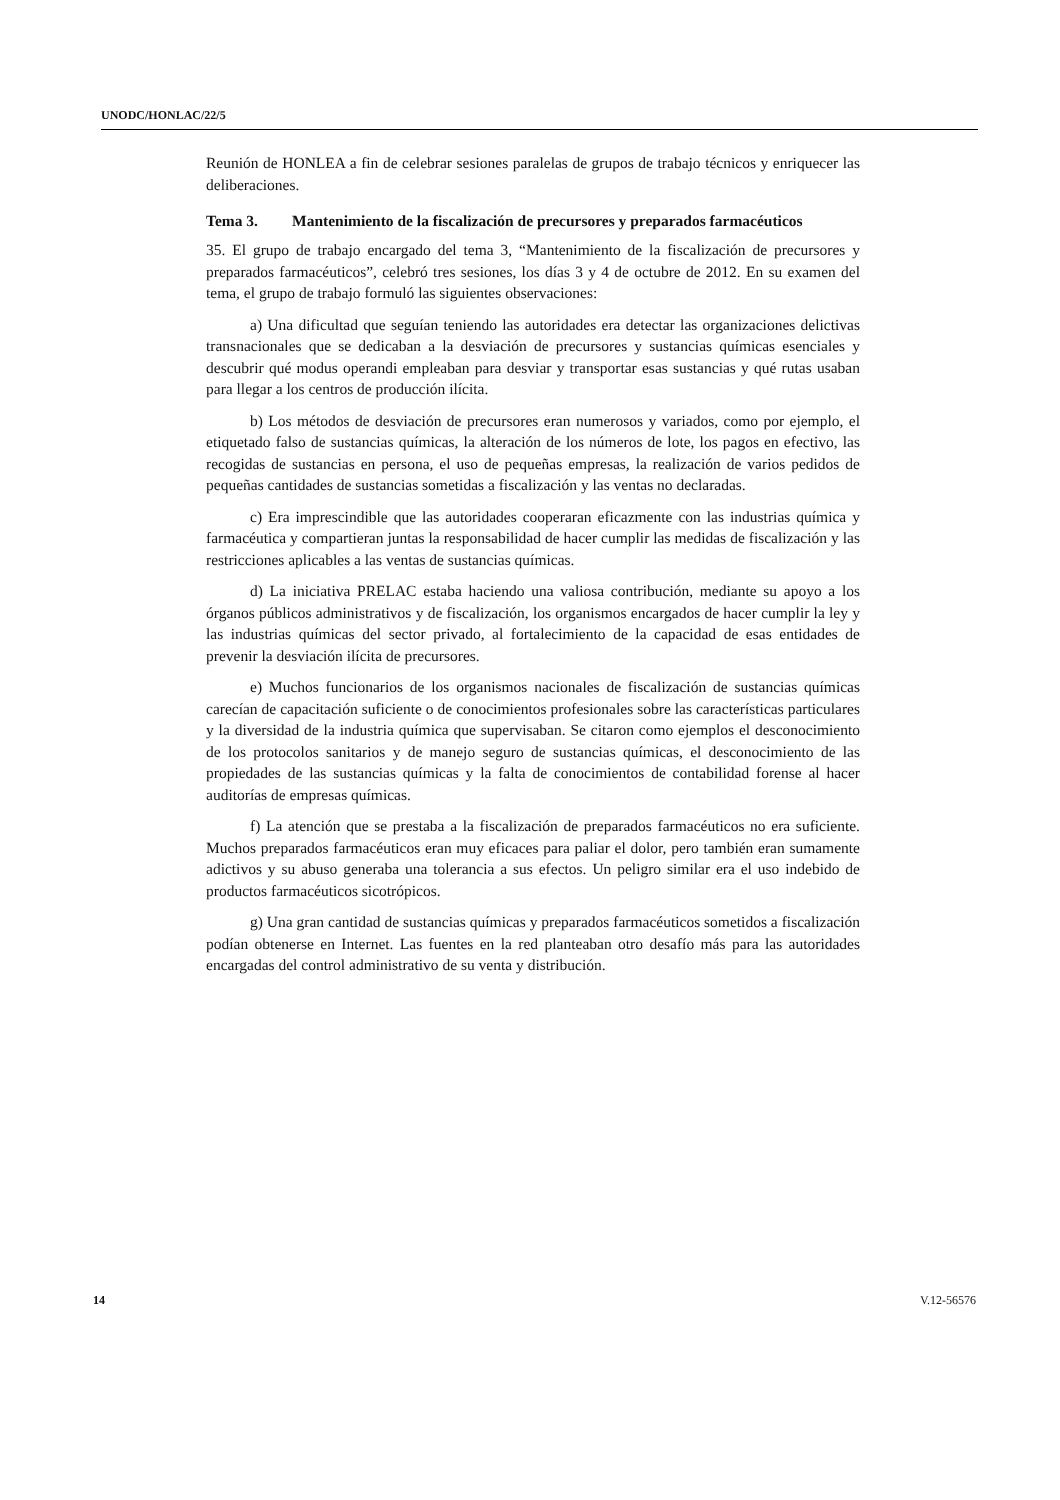UNODC/HONLAC/22/5
Reunión de HONLEA a fin de celebrar sesiones paralelas de grupos de trabajo técnicos y enriquecer las deliberaciones.
Tema 3. Mantenimiento de la fiscalización de precursores y preparados farmacéuticos
35. El grupo de trabajo encargado del tema 3, “Mantenimiento de la fiscalización de precursores y preparados farmacéuticos”, celebró tres sesiones, los días 3 y 4 de octubre de 2012. En su examen del tema, el grupo de trabajo formuló las siguientes observaciones:
a) Una dificultad que seguían teniendo las autoridades era detectar las organizaciones delictivas transnacionales que se dedicaban a la desviación de precursores y sustancias químicas esenciales y descubrir qué modus operandi empleaban para desviar y transportar esas sustancias y qué rutas usaban para llegar a los centros de producción ilícita.
b) Los métodos de desviación de precursores eran numerosos y variados, como por ejemplo, el etiquetado falso de sustancias químicas, la alteración de los números de lote, los pagos en efectivo, las recogidas de sustancias en persona, el uso de pequeñas empresas, la realización de varios pedidos de pequeñas cantidades de sustancias sometidas a fiscalización y las ventas no declaradas.
c) Era imprescindible que las autoridades cooperaran eficazmente con las industrias química y farmacéutica y compartieran juntas la responsabilidad de hacer cumplir las medidas de fiscalización y las restricciones aplicables a las ventas de sustancias químicas.
d) La iniciativa PRELAC estaba haciendo una valiosa contribución, mediante su apoyo a los órganos públicos administrativos y de fiscalización, los organismos encargados de hacer cumplir la ley y las industrias químicas del sector privado, al fortalecimiento de la capacidad de esas entidades de prevenir la desviación ilícita de precursores.
e) Muchos funcionarios de los organismos nacionales de fiscalización de sustancias químicas carecían de capacitación suficiente o de conocimientos profesionales sobre las características particulares y la diversidad de la industria química que supervisaban. Se citaron como ejemplos el desconocimiento de los protocolos sanitarios y de manejo seguro de sustancias químicas, el desconocimiento de las propiedades de las sustancias químicas y la falta de conocimientos de contabilidad forense al hacer auditorías de empresas químicas.
f) La atención que se prestaba a la fiscalización de preparados farmacéuticos no era suficiente. Muchos preparados farmacéuticos eran muy eficaces para paliar el dolor, pero también eran sumamente adictivos y su abuso generaba una tolerancia a sus efectos. Un peligro similar era el uso indebido de productos farmacéuticos sicotrópicos.
g) Una gran cantidad de sustancias químicas y preparados farmacéuticos sometidos a fiscalización podían obtenerse en Internet. Las fuentes en la red planteaban otro desafío más para las autoridades encargadas del control administrativo de su venta y distribución.
14 V.12-56576